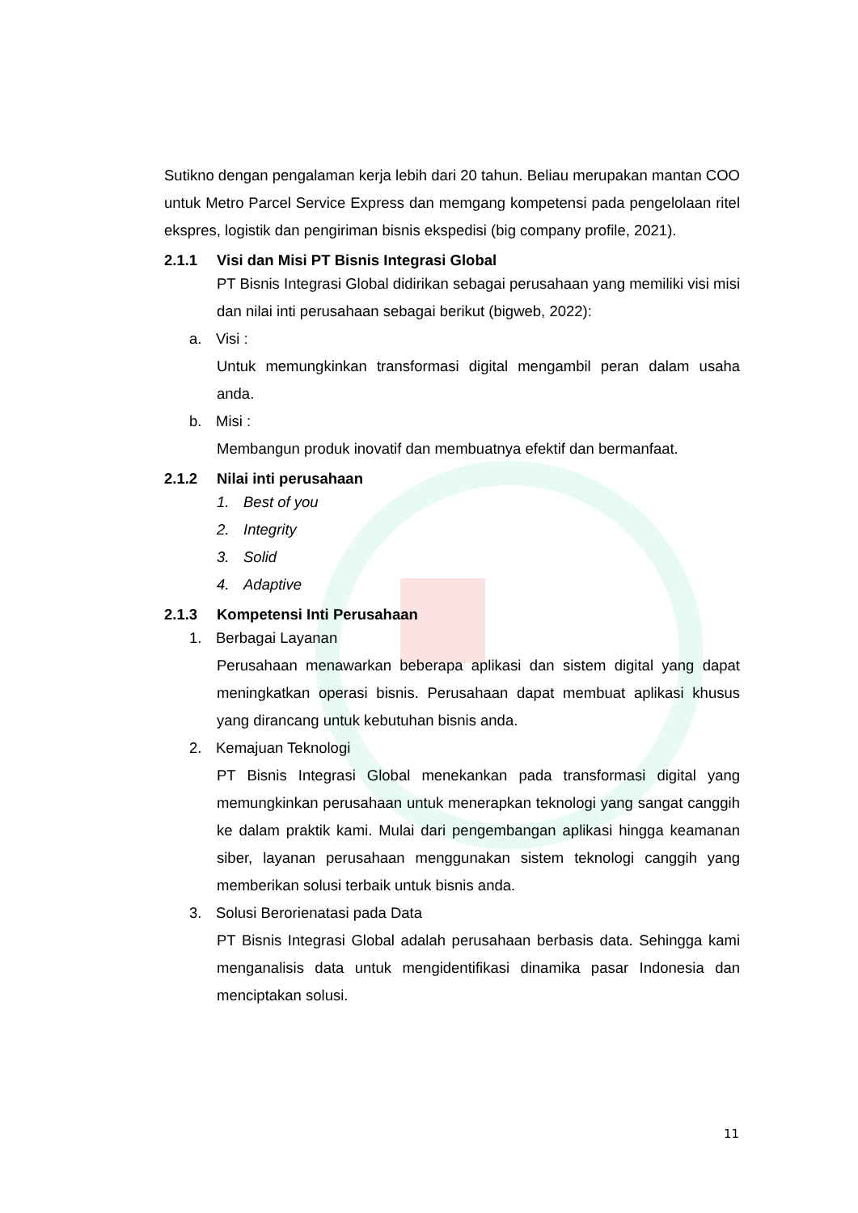Sutikno dengan pengalaman kerja lebih dari 20 tahun. Beliau merupakan mantan COO untuk Metro Parcel Service Express dan memgang kompetensi pada pengelolaan ritel ekspres, logistik dan pengiriman bisnis ekspedisi (big company profile, 2021).
2.1.1 Visi dan Misi PT Bisnis Integrasi Global
PT Bisnis Integrasi Global didirikan sebagai perusahaan yang memiliki visi misi dan nilai inti perusahaan sebagai berikut (bigweb, 2022):
a. Visi :
Untuk memungkinkan transformasi digital mengambil peran dalam usaha anda.
b. Misi :
Membangun produk inovatif dan membuatnya efektif dan bermanfaat.
2.1.2 Nilai inti perusahaan
1. Best of you
2. Integrity
3. Solid
4. Adaptive
2.1.3 Kompetensi Inti Perusahaan
1. Berbagai Layanan
Perusahaan menawarkan beberapa aplikasi dan sistem digital yang dapat meningkatkan operasi bisnis. Perusahaan dapat membuat aplikasi khusus yang dirancang untuk kebutuhan bisnis anda.
2. Kemajuan Teknologi
PT Bisnis Integrasi Global menekankan pada transformasi digital yang memungkinkan perusahaan untuk menerapkan teknologi yang sangat canggih ke dalam praktik kami. Mulai dari pengembangan aplikasi hingga keamanan siber, layanan perusahaan menggunakan sistem teknologi canggih yang memberikan solusi terbaik untuk bisnis anda.
3. Solusi Berorienatasi pada Data
PT Bisnis Integrasi Global adalah perusahaan berbasis data. Sehingga kami menganalisis data untuk mengidentifikasi dinamika pasar Indonesia dan menciptakan solusi.
11